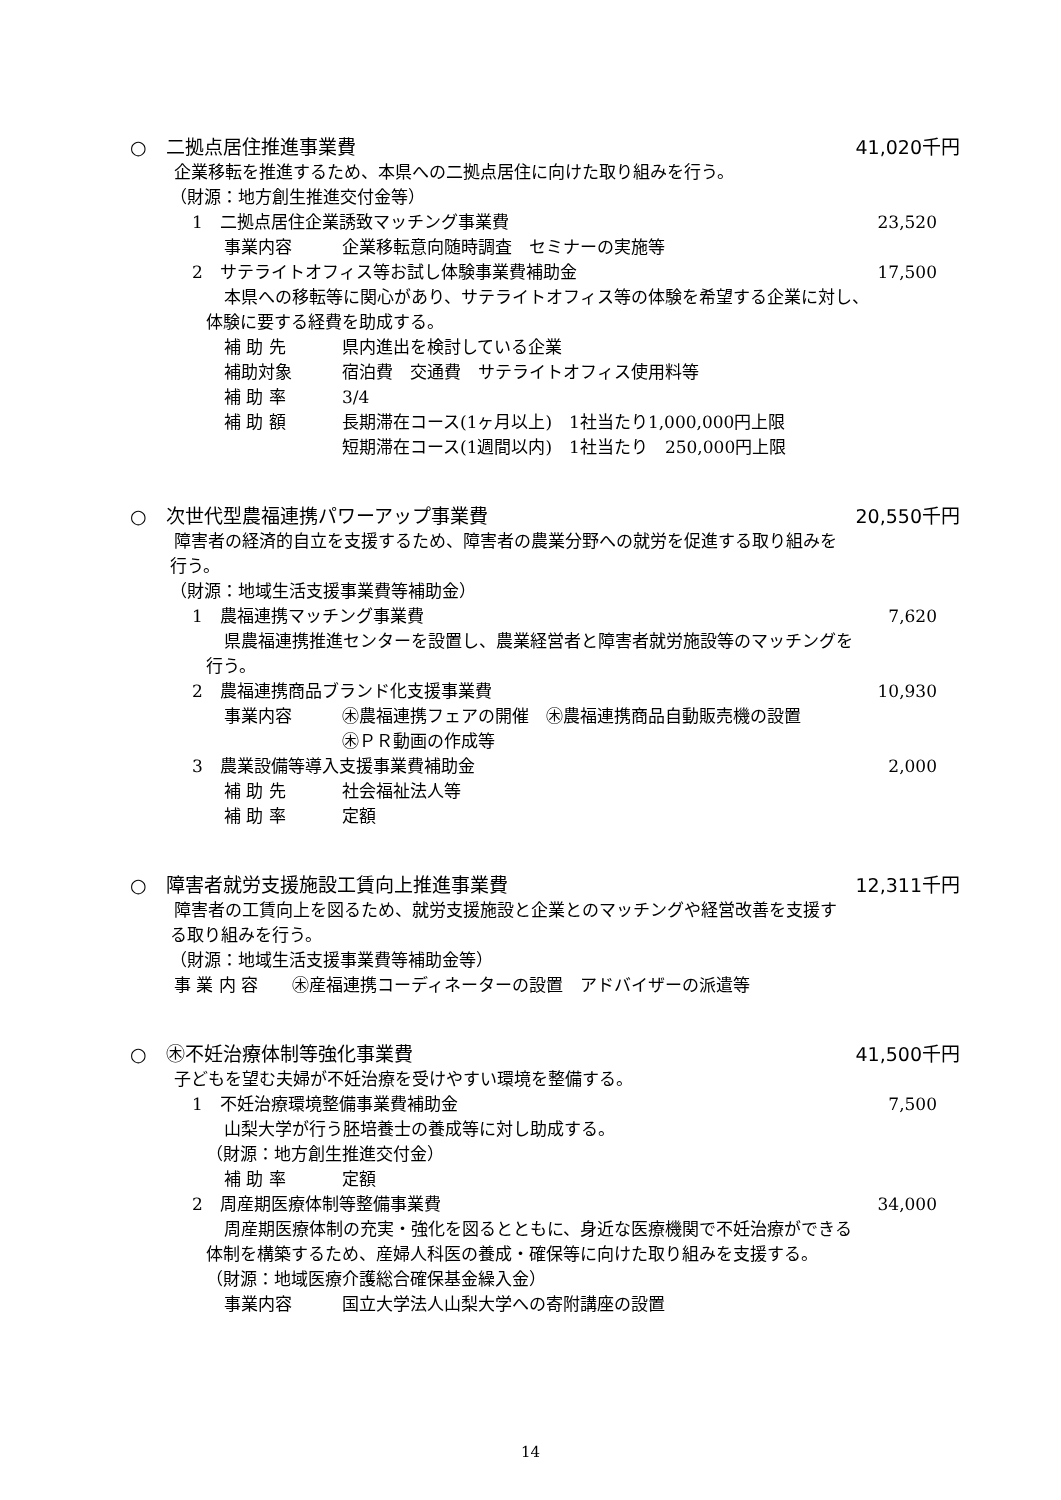○　二拠点居住推進事業費 41,020千円
企業移転を推進するため、本県への二拠点居住に向けた取り組みを行う。
（財源：地方創生推進交付金等）
1　二拠点居住企業誘致マッチング事業費 23,520
事業内容 企業移転意向随時調査　セミナーの実施等
2　サテライトオフィス等お試し体験事業費補助金 17,500
本県への移転等に関心があり、サテライトオフィス等の体験を希望する企業に対し、
体験に要する経費を助成する。
補 助 先 県内進出を検討している企業
補助対象 宿泊費　交通費　サテライトオフィス使用料等
補 助 率 3/4
補 助 額 長期滞在コース(1ヶ月以上)　1社当たり1,000,000円上限
短期滞在コース(1週間以内)　1社当たり　250,000円上限
○　次世代型農福連携パワーアップ事業費 20,550千円
障害者の経済的自立を支援するため、障害者の農業分野への就労を促進する取り組みを
行う。
（財源：地域生活支援事業費等補助金）
1　農福連携マッチング事業費 7,620
県農福連携推進センターを設置し、農業経営者と障害者就労施設等のマッチングを
行う。
2　農福連携商品ブランド化支援事業費 10,930
事業内容 ㊍農福連携フェアの開催　㊍農福連携商品自動販売機の設置
㊍ＰＲ動画の作成等
3　農業設備等導入支援事業費補助金 2,000
補 助 先 社会福祉法人等
補 助 率 定額
○　障害者就労支援施設工賃向上推進事業費 12,311千円
障害者の工賃向上を図るため、就労支援施設と企業とのマッチングや経営改善を支援す
る取り組みを行う。
（財源：地域生活支援事業費等補助金等）
事 業 内 容　　㊍産福連携コーディネーターの設置　アドバイザーの派遣等
○　㊍不妊治療体制等強化事業費 41,500千円
子どもを望む夫婦が不妊治療を受けやすい環境を整備する。
1　不妊治療環境整備事業費補助金 7,500
山梨大学が行う胚培養士の養成等に対し助成する。
（財源：地方創生推進交付金）
補 助 率 定額
2　周産期医療体制等整備事業費 34,000
周産期医療体制の充実・強化を図るとともに、身近な医療機関で不妊治療ができる
体制を構築するため、産婦人科医の養成・確保等に向けた取り組みを支援する。
（財源：地域医療介護総合確保基金繰入金）
事業内容 国立大学法人山梨大学への寄附講座の設置
14